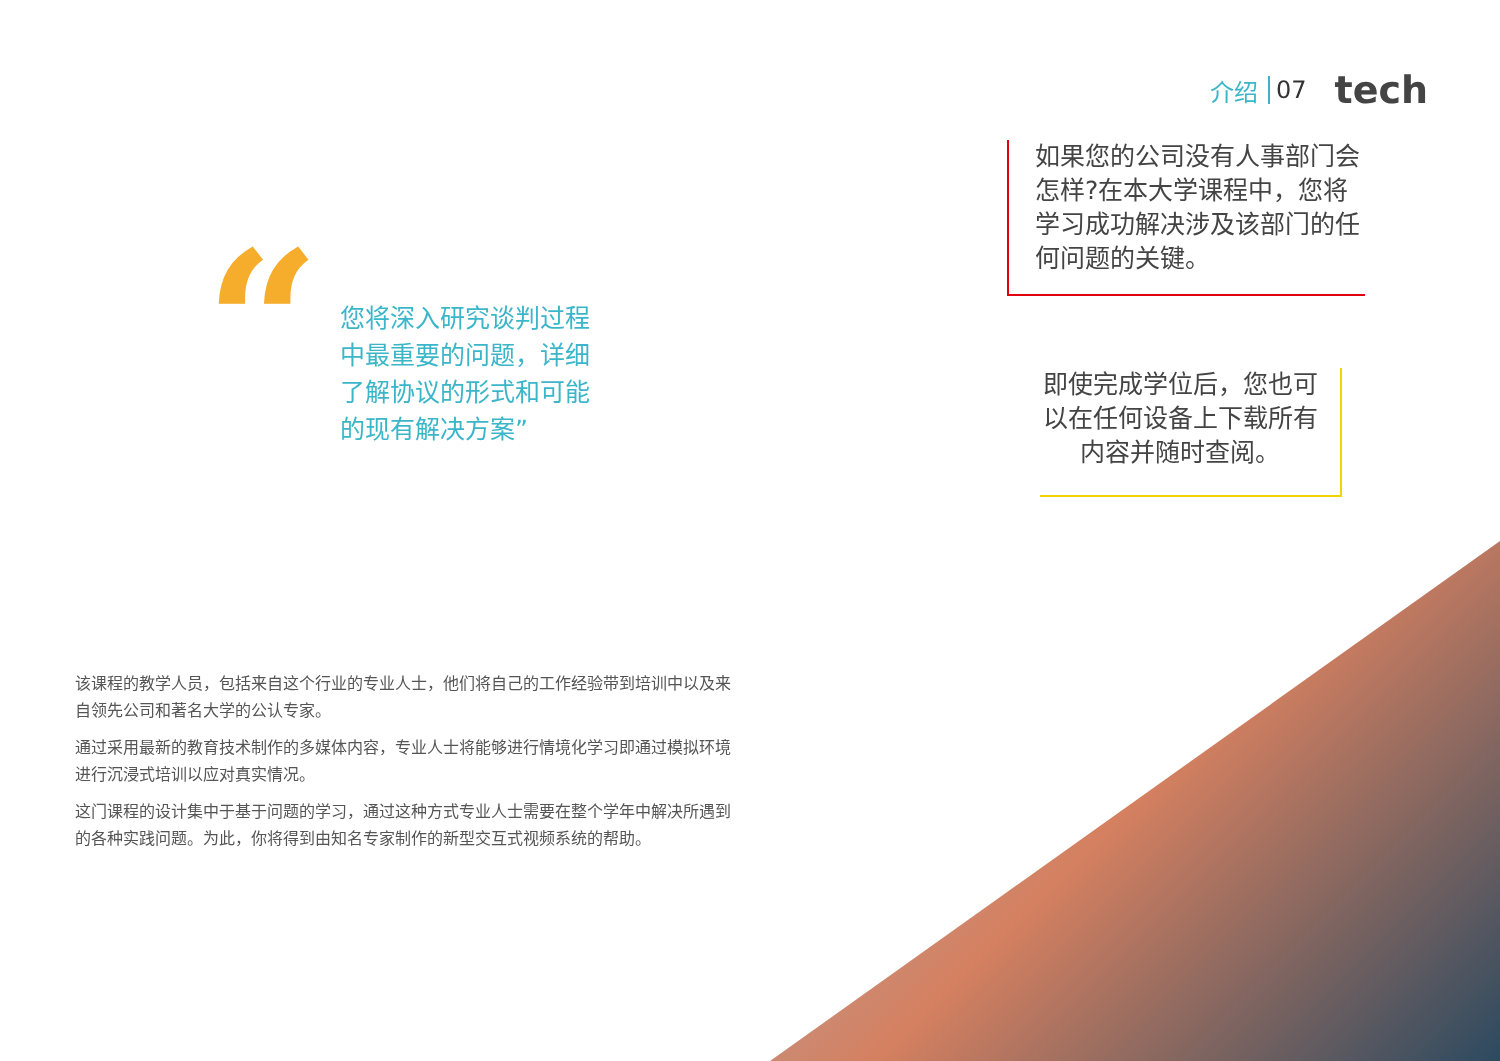介绍 07 tech
“
您将深入研究谈判过程中最重要的问题，详细了解协议的形式和可能的现有解决方案”
如果您的公司没有人事部门会怎样?在本大学课程中，您将学习成功解决涉及该部门的任何问题的关键。
即使完成学位后，您也可以在任何设备上下载所有内容并随时查阅。
该课程的教学人员，包括来自这个行业的专业人士，他们将自己的工作经验带到培训中以及来自领先公司和著名大学的公认专家。
通过采用最新的教育技术制作的多媒体内容，专业人士将能够进行情境化学习即通过模拟环境进行沉浸式培训以应对真实情况。
这门课程的设计集中于基于问题的学习，通过这种方式专业人士需要在整个学年中解决所遇到的各种实践问题。为此，你将得到由知名专家制作的新型交互式视频系统的帮助。